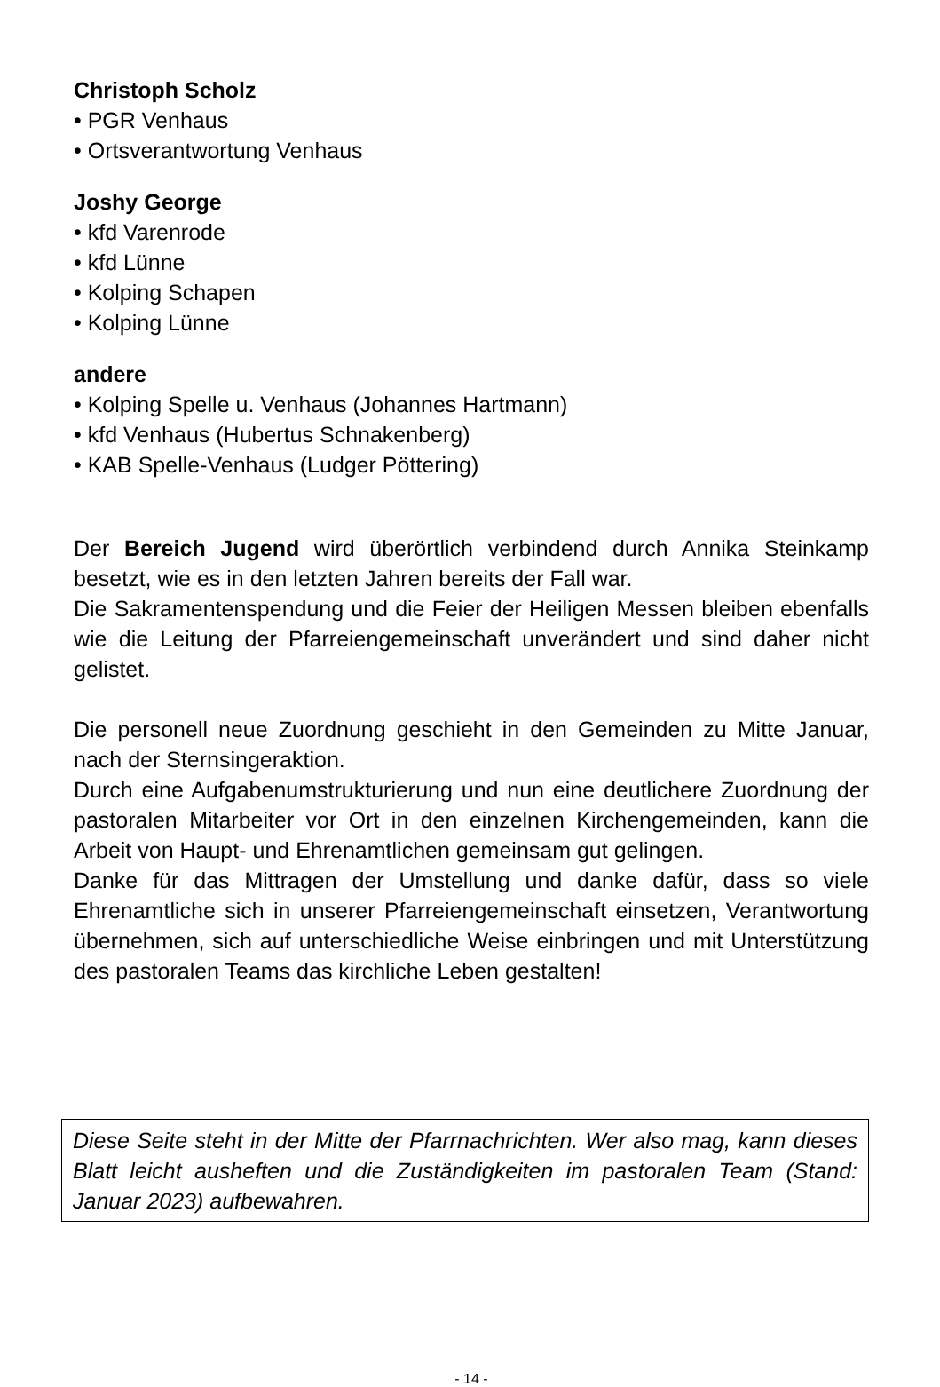Christoph Scholz
• PGR Venhaus
• Ortsverantwortung Venhaus
Joshy George
• kfd Varenrode
• kfd Lünne
• Kolping Schapen
• Kolping Lünne
andere
• Kolping Spelle u. Venhaus (Johannes Hartmann)
• kfd Venhaus (Hubertus Schnakenberg)
• KAB Spelle-Venhaus (Ludger Pöttering)
Der Bereich Jugend wird überörtlich verbindend durch Annika Steinkamp besetzt, wie es in den letzten Jahren bereits der Fall war.
Die Sakramentenspendung und die Feier der Heiligen Messen bleiben ebenfalls wie die Leitung der Pfarreiengemeinschaft unverändert und sind daher nicht gelistet.
Die personell neue Zuordnung geschieht in den Gemeinden zu Mitte Januar, nach der Sternsingeraktion.
Durch eine Aufgabenumstrukturierung und nun eine deutlichere Zuordnung der pastoralen Mitarbeiter vor Ort in den einzelnen Kirchengemeinden, kann die Arbeit von Haupt- und Ehrenamtlichen gemeinsam gut gelingen.
Danke für das Mittragen der Umstellung und danke dafür, dass so viele Ehrenamtliche sich in unserer Pfarreiengemeinschaft einsetzen, Verantwortung übernehmen, sich auf unterschiedliche Weise einbringen und mit Unterstützung des pastoralen Teams das kirchliche Leben gestalten!
Diese Seite steht in der Mitte der Pfarrnachrichten. Wer also mag, kann dieses Blatt leicht ausheften und die Zuständigkeiten im pastoralen Team (Stand: Januar 2023) aufbewahren.
- 14 -